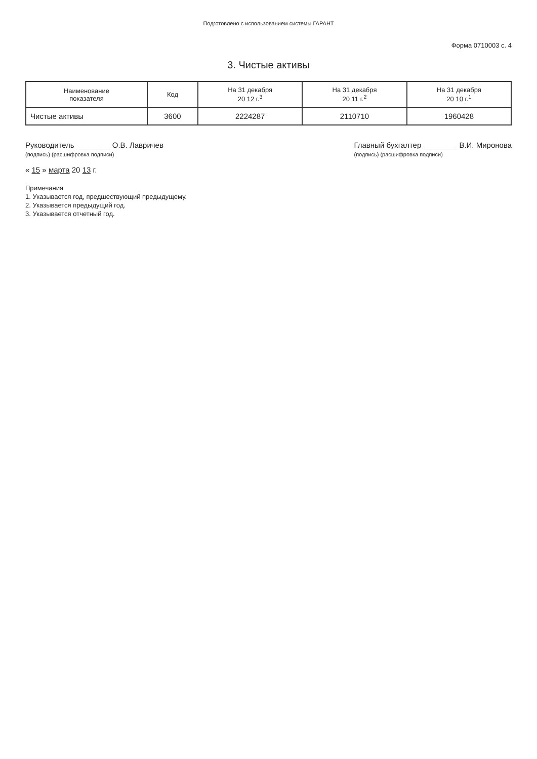Подготовлено с использованием системы ГАРАНТ
Форма 0710003 с. 4
3. Чистые активы
| Наименование показателя | Код | На 31 декабря 20 12 г.<sup>3</sup> | На 31 декабря 20 11 г.<sup>2</sup> | На 31 декабря 20 10 г.<sup>1</sup> |
| --- | --- | --- | --- | --- |
| Чистые активы | 3600 | 2224287 | 2110710 | 1960428 |
Руководитель ________ О.В. Лавричев
(подпись) (расшифровка подписи)
Главный бухгалтер ________ В.И. Миронова
(подпись) (расшифровка подписи)
« 15 » марта 20 13 г.
Примечания
1. Указывается год, предшествующий предыдущему.
2. Указывается предыдущий год.
3. Указывается отчетный год.